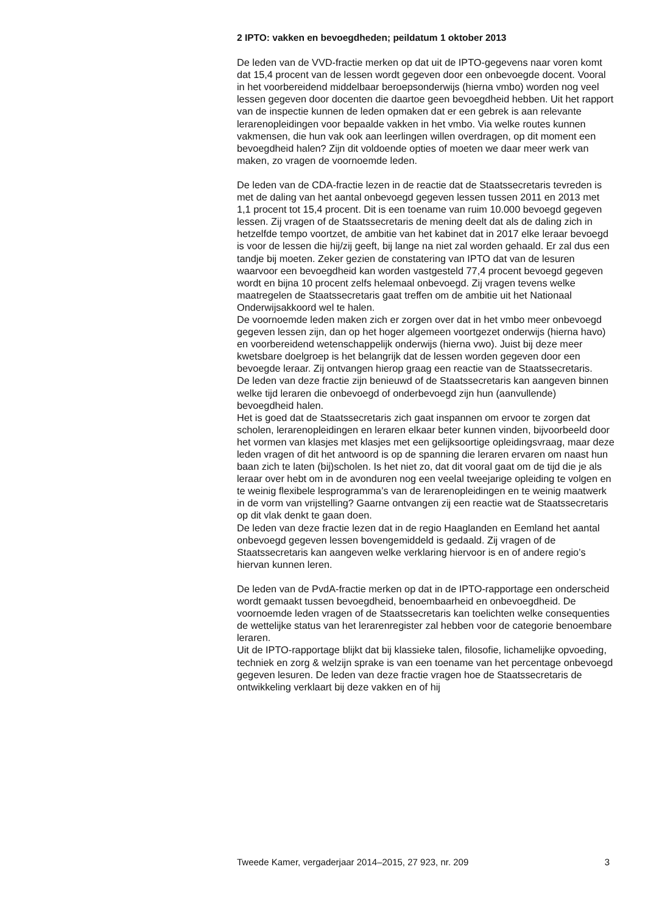2 IPTO: vakken en bevoegdheden; peildatum 1 oktober 2013
De leden van de VVD-fractie merken op dat uit de IPTO-gegevens naar voren komt dat 15,4 procent van de lessen wordt gegeven door een onbevoegde docent. Vooral in het voorbereidend middelbaar beroepsonderwijs (hierna vmbo) worden nog veel lessen gegeven door docenten die daartoe geen bevoegdheid hebben. Uit het rapport van de inspectie kunnen de leden opmaken dat er een gebrek is aan relevante lerarenopleidingen voor bepaalde vakken in het vmbo. Via welke routes kunnen vakmensen, die hun vak ook aan leerlingen willen overdragen, op dit moment een bevoegdheid halen? Zijn dit voldoende opties of moeten we daar meer werk van maken, zo vragen de voornoemde leden.
De leden van de CDA-fractie lezen in de reactie dat de Staatssecretaris tevreden is met de daling van het aantal onbevoegd gegeven lessen tussen 2011 en 2013 met 1,1 procent tot 15,4 procent. Dit is een toename van ruim 10.000 bevoegd gegeven lessen. Zij vragen of de Staatssecretaris de mening deelt dat als de daling zich in hetzelfde tempo voortzet, de ambitie van het kabinet dat in 2017 elke leraar bevoegd is voor de lessen die hij/zij geeft, bij lange na niet zal worden gehaald. Er zal dus een tandje bij moeten. Zeker gezien de constatering van IPTO dat van de lesuren waarvoor een bevoegdheid kan worden vastgesteld 77,4 procent bevoegd gegeven wordt en bijna 10 procent zelfs helemaal onbevoegd. Zij vragen tevens welke maatregelen de Staatssecretaris gaat treffen om de ambitie uit het Nationaal Onderwijsakkoord wel te halen.
De voornoemde leden maken zich er zorgen over dat in het vmbo meer onbevoegd gegeven lessen zijn, dan op het hoger algemeen voortgezet onderwijs (hierna havo) en voorbereidend wetenschappelijk onderwijs (hierna vwo). Juist bij deze meer kwetsbare doelgroep is het belangrijk dat de lessen worden gegeven door een bevoegde leraar. Zij ontvangen hierop graag een reactie van de Staatssecretaris.
De leden van deze fractie zijn benieuwd of de Staatssecretaris kan aangeven binnen welke tijd leraren die onbevoegd of onderbevoegd zijn hun (aanvullende) bevoegdheid halen.
Het is goed dat de Staatssecretaris zich gaat inspannen om ervoor te zorgen dat scholen, lerarenopleidingen en leraren elkaar beter kunnen vinden, bijvoorbeeld door het vormen van klasjes met klasjes met een gelijksoortige opleidingsvraag, maar deze leden vragen of dit het antwoord is op de spanning die leraren ervaren om naast hun baan zich te laten (bij)scholen. Is het niet zo, dat dit vooral gaat om de tijd die je als leraar over hebt om in de avonduren nog een veelal tweejarige opleiding te volgen en te weinig flexibele lesprogramma’s van de lerarenopleidingen en te weinig maatwerk in de vorm van vrijstelling? Gaarne ontvangen zij een reactie wat de Staatssecretaris op dit vlak denkt te gaan doen.
De leden van deze fractie lezen dat in de regio Haaglanden en Eemland het aantal onbevoegd gegeven lessen bovengemiddeld is gedaald. Zij vragen of de Staatssecretaris kan aangeven welke verklaring hiervoor is en of andere regio’s hiervan kunnen leren.
De leden van de PvdA-fractie merken op dat in de IPTO-rapportage een onderscheid wordt gemaakt tussen bevoegdheid, benoembaarheid en onbevoegdheid. De voornoemde leden vragen of de Staatssecretaris kan toelichten welke consequenties de wettelijke status van het lerarenregister zal hebben voor de categorie benoembare leraren.
Uit de IPTO-rapportage blijkt dat bij klassieke talen, filosofie, lichamelijke opvoeding, techniek en zorg & welzijn sprake is van een toename van het percentage onbevoegd gegeven lesuren. De leden van deze fractie vragen hoe de Staatssecretaris de ontwikkeling verklaart bij deze vakken en of hij
Tweede Kamer, vergaderjaar 2014–2015, 27 923, nr. 209 3